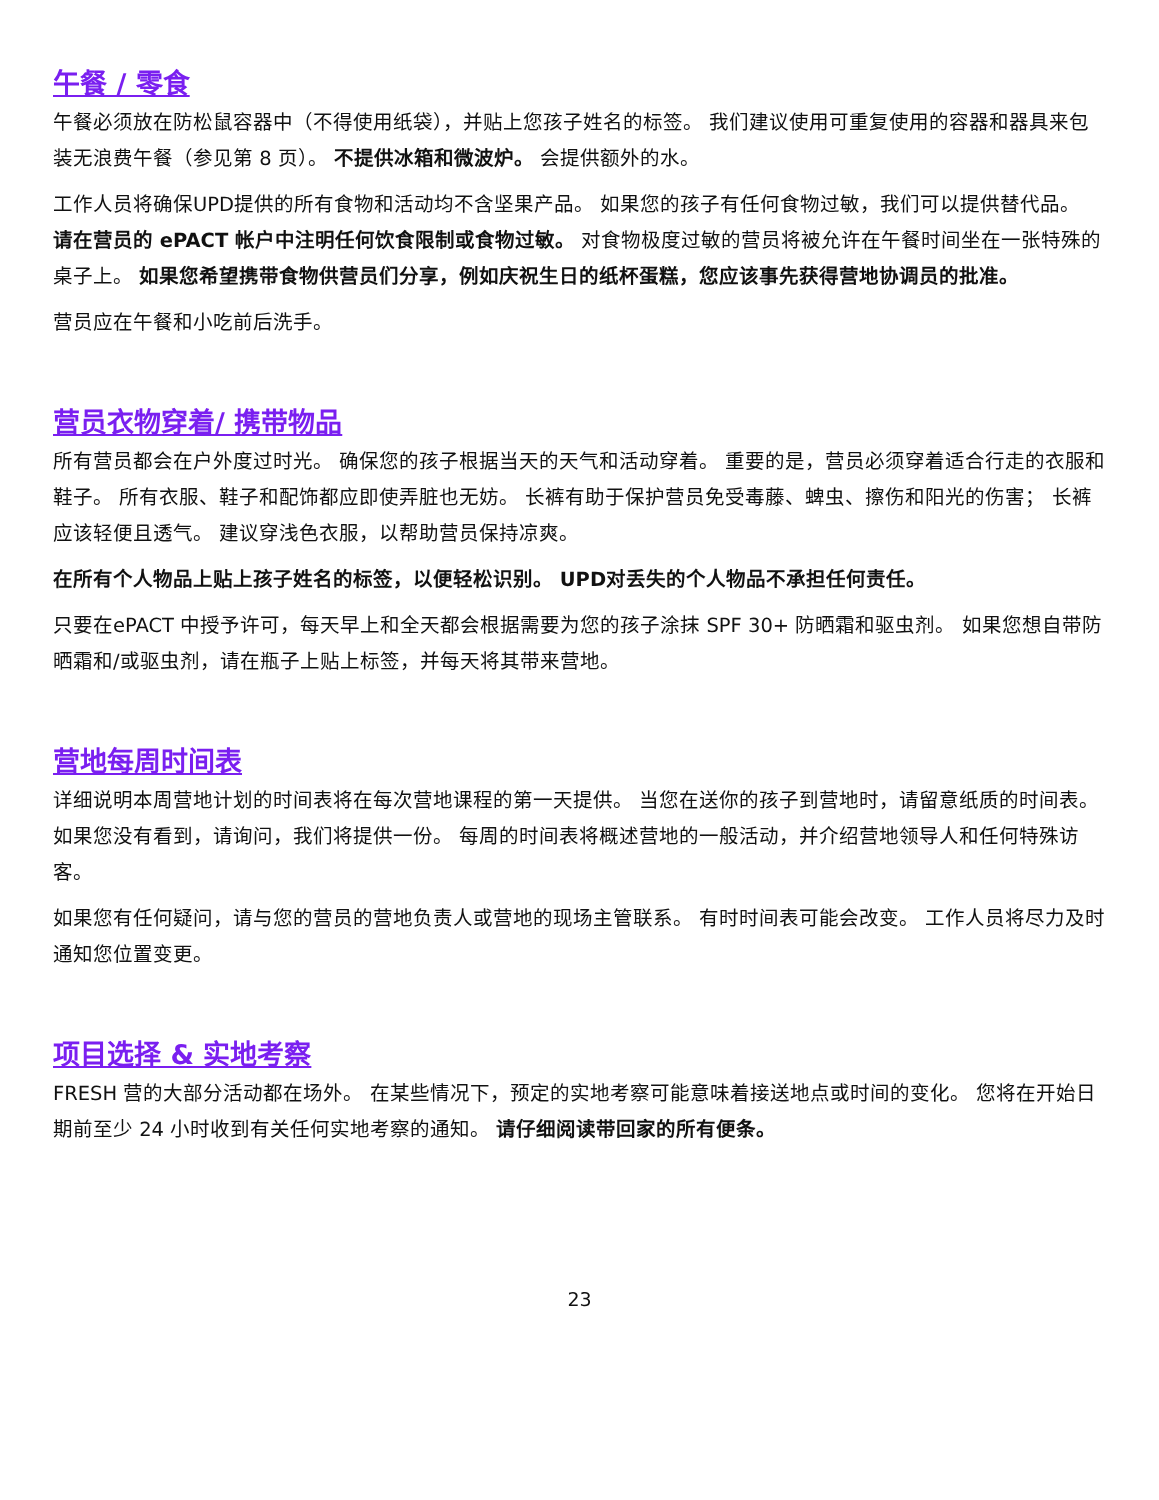午餐 / 零食
午餐必须放在防松鼠容器中（不得使用纸袋），并贴上您孩子姓名的标签。 我们建议使用可重复使用的容器和器具来包装无浪费午餐（参见第 8 页）。 不提供冰箱和微波炉。 会提供额外的水。
工作人员将确保UPD提供的所有食物和活动均不含坚果产品。 如果您的孩子有任何食物过敏，我们可以提供替代品。 请在营员的 ePACT 帐户中注明任何饮食限制或食物过敏。 对食物极度过敏的营员将被允许在午餐时间坐在一张特殊的桌子上。 如果您希望携带食物供营员们分享，例如庆祝生日的纸杯蛋糕，您应该事先获得营地协调员的批准。
营员应在午餐和小吃前后洗手。
营员衣物穿着/ 携带物品
所有营员都会在户外度过时光。 确保您的孩子根据当天的天气和活动穿着。 重要的是，营员必须穿着适合行走的衣服和鞋子。 所有衣服、鞋子和配饰都应即使弄脏也无妨。 长裤有助于保护营员免受毒藤、蜱虫、擦伤和阳光的伤害； 长裤应该轻便且透气。 建议穿浅色衣服，以帮助营员保持凉爽。
在所有个人物品上贴上孩子姓名的标签，以便轻松识别。 UPD对丢失的个人物品不承担任何责任。
只要在ePACT 中授予许可，每天早上和全天都会根据需要为您的孩子涂抹 SPF 30+ 防晒霜和驱虫剂。 如果您想自带防晒霜和/或驱虫剂，请在瓶子上贴上标签，并每天将其带来营地。
营地每周时间表
详细说明本周营地计划的时间表将在每次营地课程的第一天提供。 当您在送你的孩子到营地时，请留意纸质的时间表。 如果您没有看到，请询问，我们将提供一份。 每周的时间表将概述营地的一般活动，并介绍营地领导人和任何特殊访客。
如果您有任何疑问，请与您的营员的营地负责人或营地的现场主管联系。 有时时间表可能会改变。 工作人员将尽力及时通知您位置变更。
项目选择 & 实地考察
FRESH 营的大部分活动都在场外。 在某些情况下，预定的实地考察可能意味着接送地点或时间的变化。 您将在开始日期前至少 24 小时收到有关任何实地考察的通知。 请仔细阅读带回家的所有便条。
23